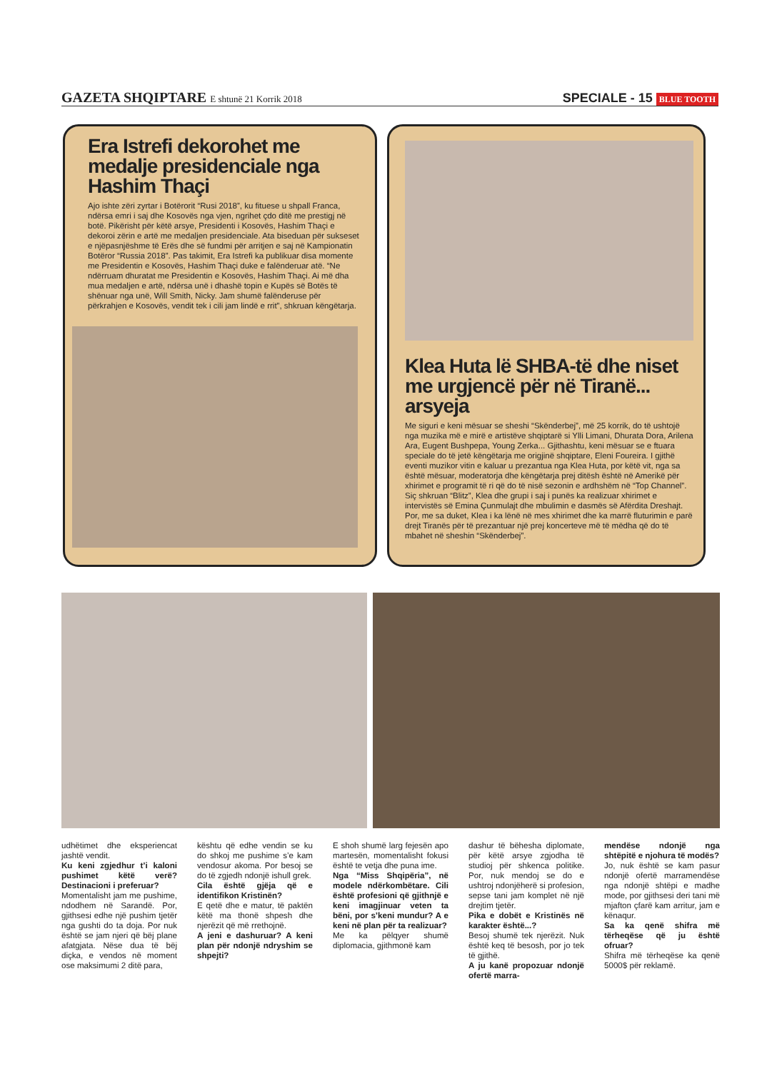GAZETA SHQIPTARE E shtunë 21 Korrik 2018
SPECIALE - 15 BLUE TOOTH
Era Istrefi dekorohet me medalje presidenciale nga Hashim Thaçi
Ajo ishte zëri zyrtar i Botërorit “Rusi 2018”, ku fituese u shpall Franca, ndërsa emri i saj dhe Kosovës nga vjen, ngrihet çdo ditë me prestigj në botë. Pikërisht për këtë arsye, Presidenti i Kosovës, Hashim Thaçi e dekoroi zërin e artë me medaljen presidenciale. Ata biseduan për sukseset e njëpasnjëshme të Erës dhe së fundmi për arritjen e saj në Kampionatin Botëror “Russia 2018”. Pas takimit, Era Istrefi ka publikuar disa momente me Presidentin e Kosovës, Hashim Thaçi duke e falënderuar atë. “Ne ndërruam dhuratat me Presidentin e Kosovës, Hashim Thaçi. Ai më dha mua medaljen e artë, ndërsa unë i dhashë topin e Kupës së Botës të shënuar nga unë, Will Smith, Nicky. Jam shumë falënderuse për përkrahjen e Kosovës, vendit tek i cili jam lindë e rrit”, shkruan këngëtarja.
Klea Huta lë SHBA-të dhe niset me urgjencë për në Tiranë... arsyeja
Me siguri e keni mësuar se sheshi “Skënderbej”, më 25 korrik, do të ushtojë nga muzika më e mirë e artistëve shqiptarë si Ylli Limani, Dhurata Dora, Arilena Ara, Eugent Bushpepa, Young Zerka... Gjithashtu, keni mësuar se e ftuara speciale do të jetë këngëtarja me origjinë shqiptare, Eleni Foureira. I gjithë eventi muzikor vitin e kaluar u prezantua nga Klea Huta, por këtë vit, nga sa është mësuar, moderatorja dhe këngëtarja prej ditësh është në Amerikë për xhirimet e programit të ri që do të nisë sezonin e ardhshëm në “Top Channel”. Siç shkruan “Blitz”, Klea dhe grupi i saj i punës ka realizuar xhirimet e intervistës së Emina Çunmulajt dhe mbulimin e dasmës së Afërdita Dreshajt. Por, me sa duket, Klea i ka lënë në mes xhirimet dhe ka marrë fluturimin e parë drejt Tiranës për të prezantuar një prej koncerteve më të mëdha që do të mbahet në sheshin “Skënderbej”.
udhëtimet dhe eksperiencat jashtë vendit.
Ku keni zgjedhur t’i kaloni pushimet këtë verë? Destinacioni i preferuar?
Momentalisht jam me pushime, ndodhem në Sarandë. Por, gjithsesi edhe një pushim tjetër nga gushti do ta doja. Por nuk është se jam njeri që bëj plane afatgjata. Nëse dua të bëj diçka, e vendos në moment ose maksimumi 2 ditë para,
kështu që edhe vendin se ku do shkoj me pushime s’e kam vendosur akoma. Por besoj se do të zgjedh ndonjë ishull grek.
Cila është gjëja që e identifikon Kristinën?
E qetë dhe e matur, të paktën këtë ma thonë shpesh dhe njerëzit që më rrethojnë.
A jeni e dashuruar? A keni plan për ndonjë ndryshim se shpejti?
E shoh shumë larg fejesën apo martesën, momentalisht fokusi është te vetja dhe puna ime.
Nga “Miss Shqipëria”, në modele ndërkombëtare. Cili është profesioni që gjithnjë e keni imagjinuar veten ta bëni, por s’keni mundur? A e keni në plan për ta realizuar?
Me ka pëlqyer shumë diplomacia, gjithmonë kam
dashur të bëhesha diplomate, për këtë arsye zgjodha të studioj për shkenca politike. Por, nuk mendoj se do e ushtroj ndonjëherë si profesion, sepse tani jam komplet në një drejtim tjetër.
Pika e dobët e Kristinës në karakter është...?
Besoj shumë tek njerëzit. Nuk është keq të besosh, por jo tek të gjithë.
A ju kanë propozuar ndonjë ofertë marra-
mendëse ndonjë nga shtëpitë e njohura të modës?
Jo, nuk është se kam pasur ndonjë ofertë marramendëse nga ndonjë shtëpi e madhe mode, por gjithsesi deri tani më mjafton çfarë kam arritur, jam e kënaqur.
Sa ka qenë shifra më tërheqëse që ju është ofruar?
Shifra më tërheqëse ka qenë 5000$ për reklamë.